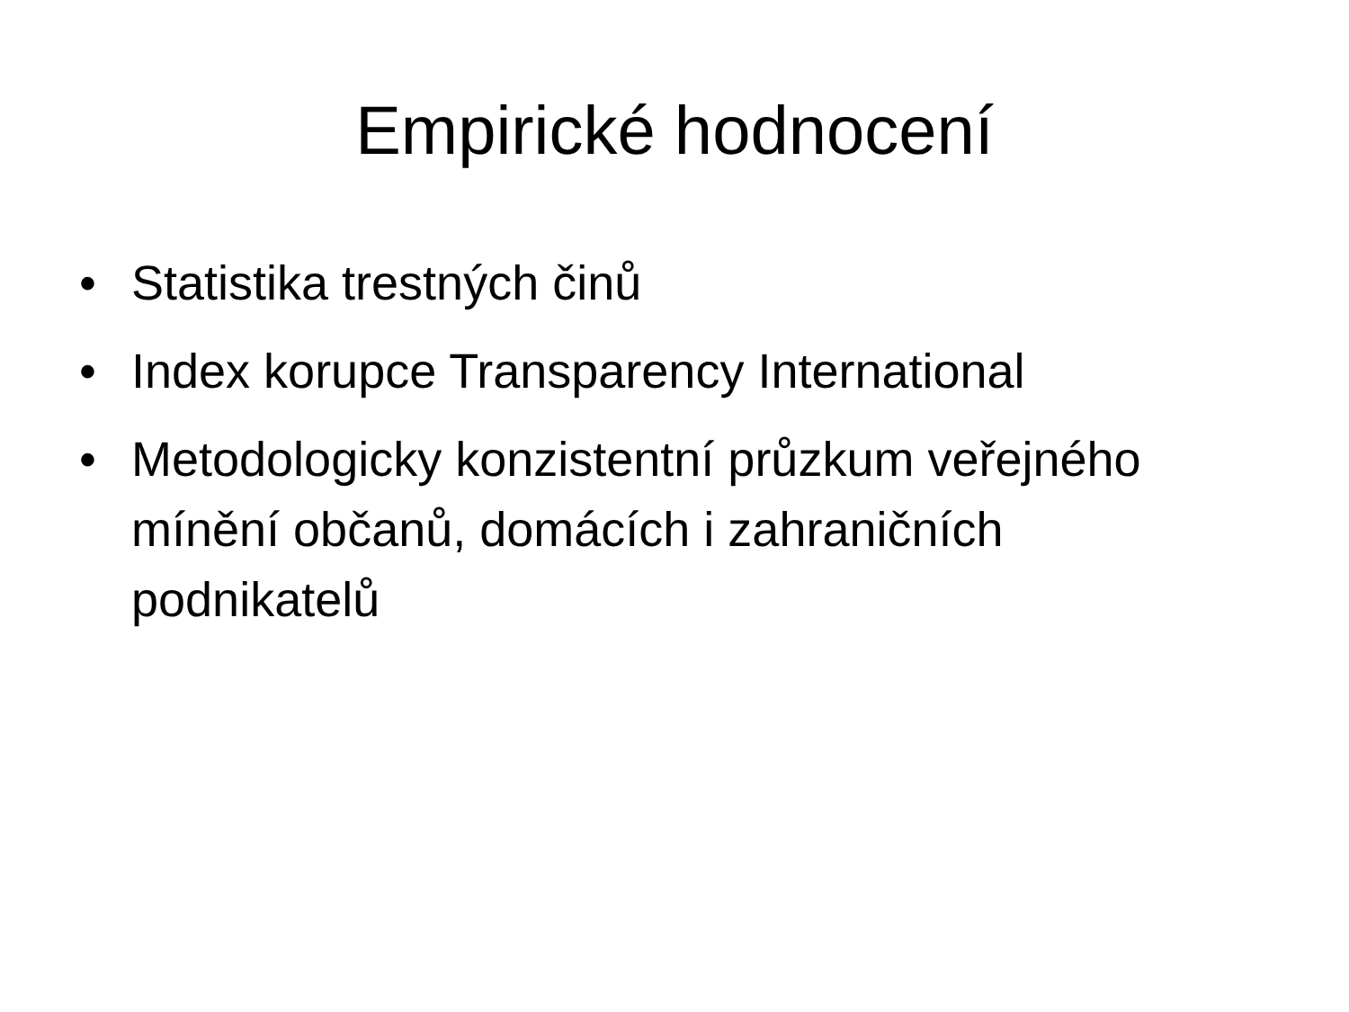Empirické hodnocení
• Statistika trestných činů
• Index korupce Transparency International
• Metodologicky konzistentní průzkum veřejného mínění občanů, domácích i zahraničních podnikatelů